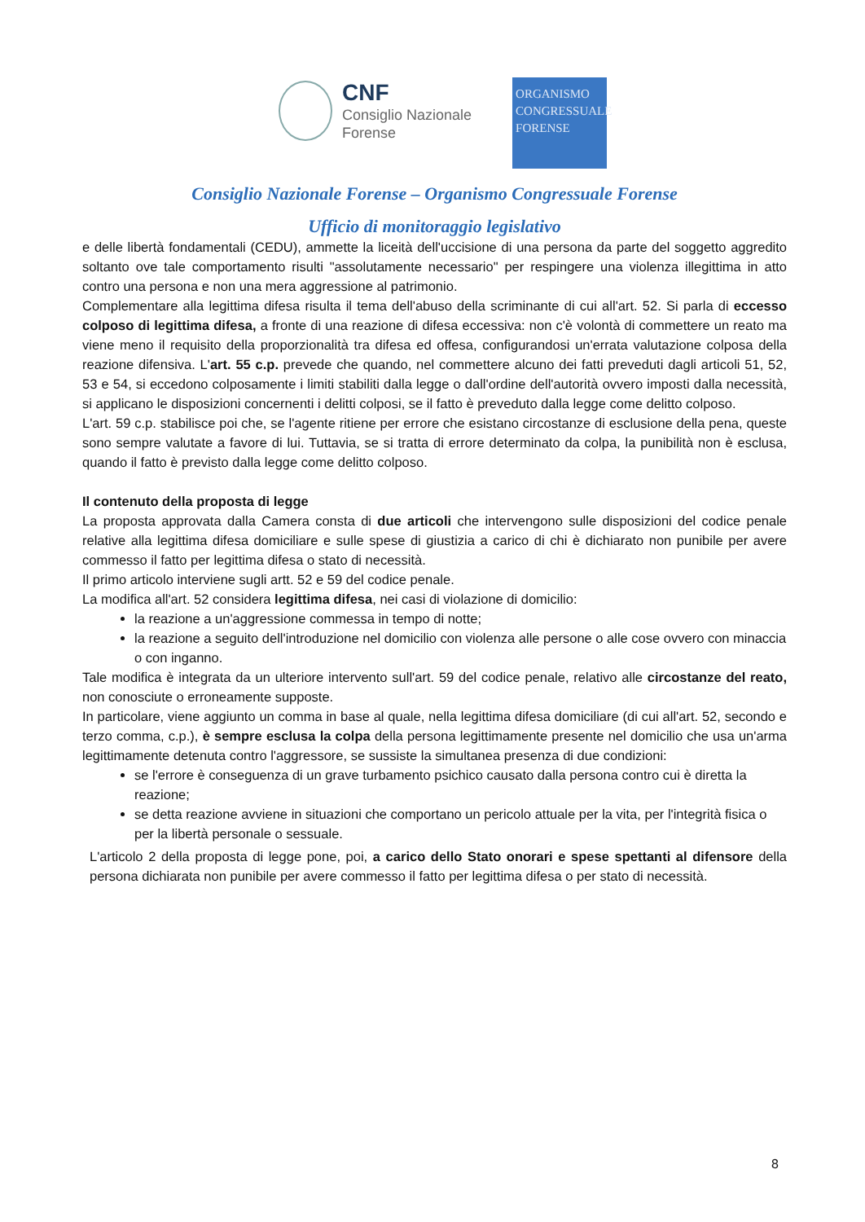CNF
Consiglio Nazionale
Forense
ORGANISMO
CONGRESSUALE
FORENSE
Consiglio Nazionale Forense – Organismo Congressuale Forense
Ufficio di monitoraggio legislativo
e delle libertà fondamentali (CEDU), ammette la liceità dell'uccisione di una persona da parte del soggetto aggredito soltanto ove tale comportamento risulti "assolutamente necessario" per respingere una violenza illegittima in atto contro una persona e non una mera aggressione al patrimonio.
Complementare alla legittima difesa risulta il tema dell'abuso della scriminante di cui all'art. 52. Si parla di eccesso colposo di legittima difesa, a fronte di una reazione di difesa eccessiva: non c'è volontà di commettere un reato ma viene meno il requisito della proporzionalità tra difesa ed offesa, configurandosi un'errata valutazione colposa della reazione difensiva. L'art. 55 c.p. prevede che quando, nel commettere alcuno dei fatti preveduti dagli articoli 51, 52, 53 e 54, si eccedono colposamente i limiti stabiliti dalla legge o dall'ordine dell'autorità ovvero imposti dalla necessità, si applicano le disposizioni concernenti i delitti colposi, se il fatto è preveduto dalla legge come delitto colposo.
L'art. 59 c.p. stabilisce poi che, se l'agente ritiene per errore che esistano circostanze di esclusione della pena, queste sono sempre valutate a favore di lui. Tuttavia, se si tratta di errore determinato da colpa, la punibilità non è esclusa, quando il fatto è previsto dalla legge come delitto colposo.
Il contenuto della proposta di legge
La proposta approvata dalla Camera consta di due articoli che intervengono sulle disposizioni del codice penale relative alla legittima difesa domiciliare e sulle spese di giustizia a carico di chi è dichiarato non punibile per avere commesso il fatto per legittima difesa o stato di necessità.
Il primo articolo interviene sugli artt. 52 e 59 del codice penale.
La modifica all'art. 52 considera legittima difesa, nei casi di violazione di domicilio:
la reazione a un'aggressione commessa in tempo di notte;
la reazione a seguito dell'introduzione nel domicilio con violenza alle persone o alle cose ovvero con minaccia o con inganno.
Tale modifica è integrata da un ulteriore intervento sull'art. 59 del codice penale, relativo alle circostanze del reato, non conosciute o erroneamente supposte.
In particolare, viene aggiunto un comma in base al quale, nella legittima difesa domiciliare (di cui all'art. 52, secondo e terzo comma, c.p.), è sempre esclusa la colpa della persona legittimamente presente nel domicilio che usa un'arma legittimamente detenuta contro l'aggressore, se sussiste la simultanea presenza di due condizioni:
se l'errore è conseguenza di un grave turbamento psichico causato dalla persona contro cui è diretta la reazione;
se detta reazione avviene in situazioni che comportano un pericolo attuale per la vita, per l'integrità fisica o per la libertà personale o sessuale.
L'articolo 2 della proposta di legge pone, poi, a carico dello Stato onorari e spese spettanti al difensore della persona dichiarata non punibile per avere commesso il fatto per legittima difesa o per stato di necessità.
8